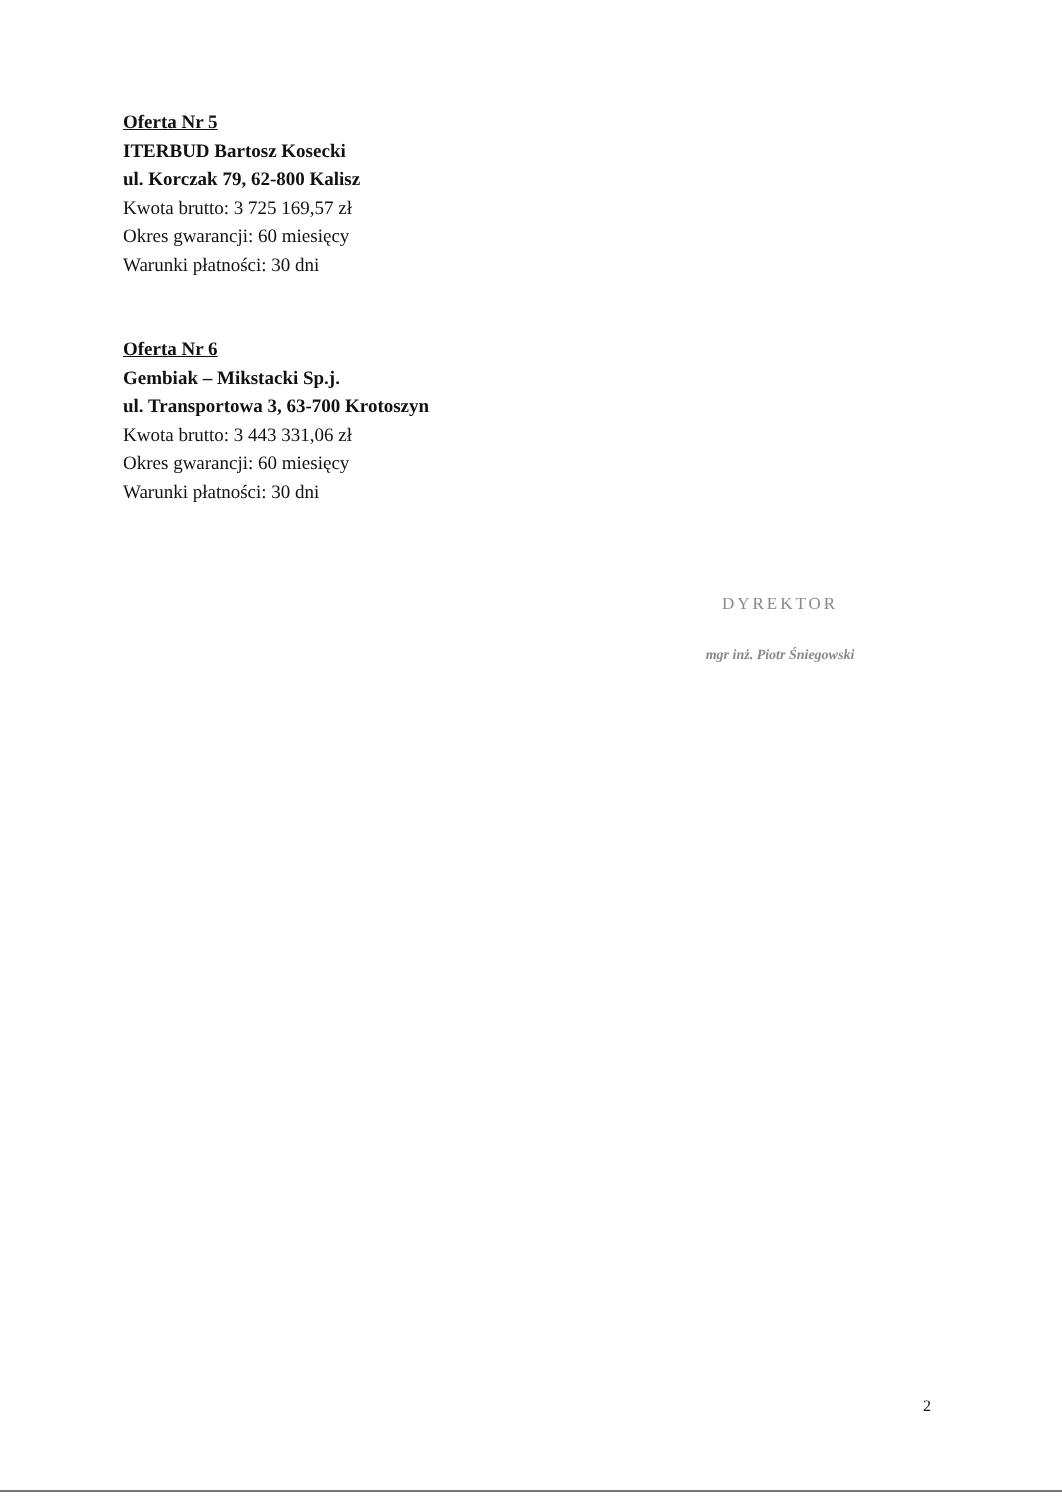Oferta Nr 5
ITERBUD Bartosz Kosecki
ul. Korczak 79, 62-800 Kalisz
Kwota brutto: 3 725 169,57 zł
Okres gwarancji: 60 miesięcy
Warunki płatności: 30 dni
Oferta Nr 6
Gembiak – Mikstacki Sp.j.
ul. Transportowa 3, 63-700 Krotoszyn
Kwota brutto: 3 443 331,06 zł
Okres gwarancji: 60 miesięcy
Warunki płatności: 30 dni
DYREKTOR
mgr inż. Piotr Śniegowski
2